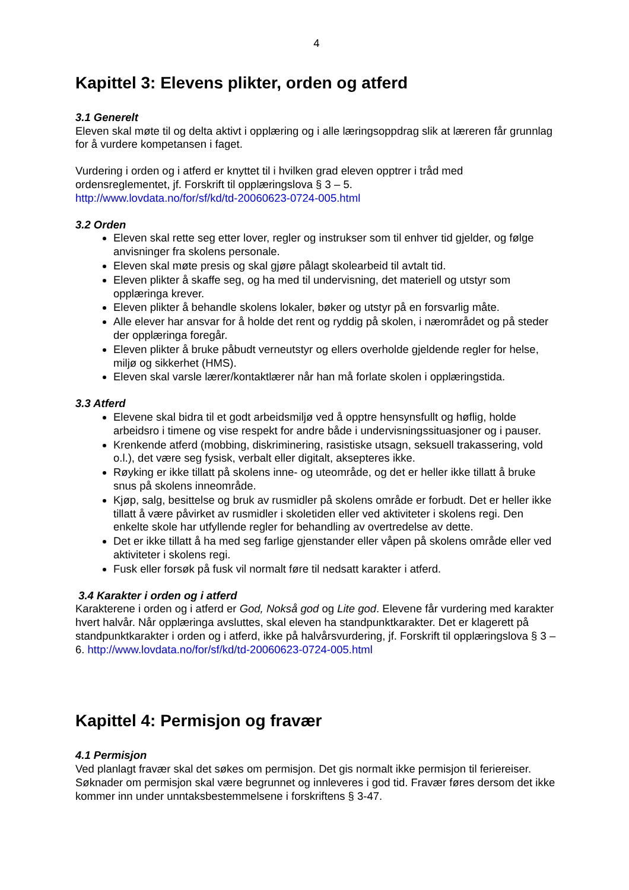4
Kapittel 3: Elevens plikter, orden og atferd
3.1 Generelt
Eleven skal møte til og delta aktivt i opplæring og i alle læringsoppdrag slik at læreren får grunnlag for å vurdere kompetansen i faget.
Vurdering i orden og i atferd er knyttet til i hvilken grad eleven opptrer i tråd med ordensreglementet, jf. Forskrift til opplæringslova § 3 – 5.
http://www.lovdata.no/for/sf/kd/td-20060623-0724-005.html
3.2 Orden
Eleven skal rette seg etter lover, regler og instrukser som til enhver tid gjelder, og følge anvisninger fra skolens personale.
Eleven skal møte presis og skal gjøre pålagt skolearbeid til avtalt tid.
Eleven plikter å skaffe seg, og ha med til undervisning, det materiell og utstyr som opplæringa krever.
Eleven plikter å behandle skolens lokaler, bøker og utstyr på en forsvarlig måte.
Alle elever har ansvar for å holde det rent og ryddig på skolen, i nærområdet og på steder der opplæringa foregår.
Eleven plikter å bruke påbudt verneutstyr og ellers overholde gjeldende regler for helse, miljø og sikkerhet (HMS).
Eleven skal varsle lærer/kontaktlærer når han må forlate skolen i opplæringstida.
3.3 Atferd
Elevene skal bidra til et godt arbeidsmiljø ved å opptre hensynsfullt og høflig, holde arbeidsro i timene og vise respekt for andre både i undervisningssituasjoner og i pauser.
Krenkende atferd (mobbing, diskriminering, rasistiske utsagn, seksuell trakassering, vold o.l.), det være seg fysisk, verbalt eller digitalt, aksepteres ikke.
Røyking er ikke tillatt på skolens inne- og uteområde, og det er heller ikke tillatt å bruke snus på skolens inneområde.
Kjøp, salg, besittelse og bruk av rusmidler på skolens område er forbudt. Det er heller ikke tillatt å være påvirket av rusmidler i skoletiden eller ved aktiviteter i skolens regi. Den enkelte skole har utfyllende regler for behandling av overtredelse av dette.
Det er ikke tillatt å ha med seg farlige gjenstander eller våpen på skolens område eller ved aktiviteter i skolens regi.
Fusk eller forsøk på fusk vil normalt føre til nedsatt karakter i atferd.
3.4 Karakter i orden og i atferd
Karakterene i orden og i atferd er God, Nokså god og Lite god. Elevene får vurdering med karakter hvert halvår. Når opplæringa avsluttes, skal eleven ha standpunktkarakter. Det er klagerett på standpunktkarakter i orden og i atferd, ikke på halvårsvurdering, jf. Forskrift til opplæringslova § 3 – 6. http://www.lovdata.no/for/sf/kd/td-20060623-0724-005.html
Kapittel 4: Permisjon og fravær
4.1 Permisjon
Ved planlagt fravær skal det søkes om permisjon. Det gis normalt ikke permisjon til feriereiser. Søknader om permisjon skal være begrunnet og innleveres i god tid. Fravær føres dersom det ikke kommer inn under unntaksbestemmelsene i forskriftens § 3-47.